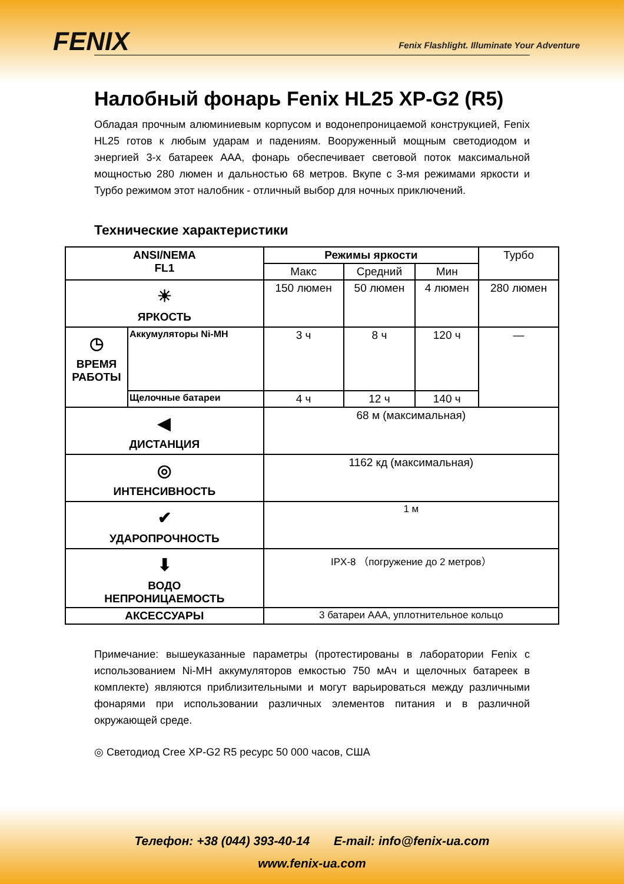FENIX
Fenix Flashlight. Illuminate Your Adventure
Налобный фонарь Fenix HL25 XP-G2 (R5)
Обладая прочным алюминиевым корпусом и водонепроницаемой конструкцией, Fenix HL25 готов к любым ударам и падениям. Вооруженный мощным светодиодом и энергией 3-х батареек ААА, фонарь обеспечивает световой поток максимальной мощностью 280 люмен и дальностью 68 метров. Вкупе с 3-мя режимами яркости и Турбо режимом этот налобник - отличный выбор для ночных приключений.
Технические характеристики
| ANSI/NEMA FL1 | | Режимы яркости | | | Турбо |
| | | Макс | Средний | Мин | |
| ☀ ЯРКОСТЬ | | 150 люмен | 50 люмен | 4 люмен | 280 люмен |
| ◷ ВРЕМЯ РАБОТЫ | Аккумуляторы Ni-MH | 3 ч | 8 ч | 120 ч | — |
| | Щелочные батареи | 4 ч | 12 ч | 140 ч | |
| ◀ ДИСТАНЦИЯ | | 68 м (максимальная) | | | |
| ◎ ИНТЕНСИВНОСТЬ | | 1162 кд (максимальная) | | | |
| ✔ УДАРОПРОЧНОСТЬ | | 1 м | | | |
| ⬇ ВОДО НЕПРОНИЦАЕМОСТЬ | | IPX-8 （погружение до 2 метров） | | | |
| АКСЕССУАРЫ | | 3 батареи ААА, уплотнительное кольцо | | | |
Примечание: вышеуказанные параметры (протестированы в лаборатории Fenix с использованием Ni-MH аккумуляторов емкостью 750 мАч и щелочных батареек в комплекте) являются приблизительными и могут варьироваться между различными фонарями при использовании различных элементов питания и в различной окружающей среде.
◎ Светодиод Cree XP-G2 R5 ресурс 50 000 часов, США
Телефон: +38 (044) 393-40-14 E-mail: info@fenix-ua.com
www.fenix-ua.com